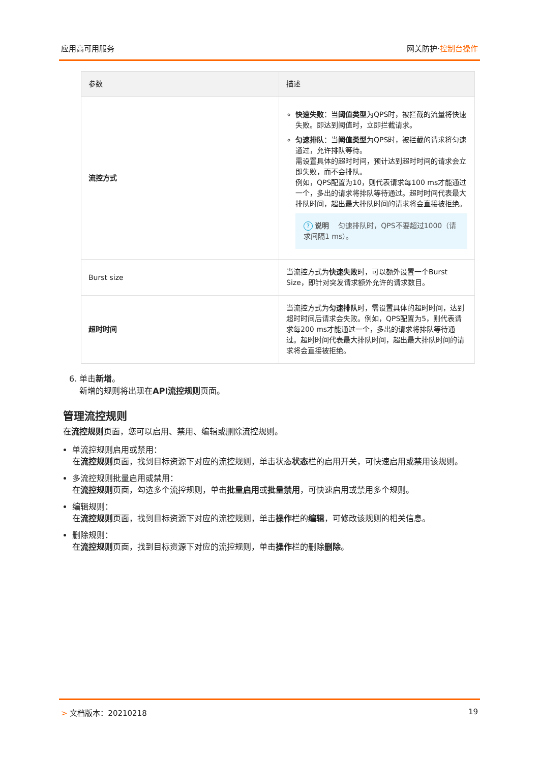应用高可用服务 网关防护·控制台操作
| 参数 | 描述 |
| --- | --- |
| 流控方式 | 快速失败 ：当 阈值类型 为QPS时，被拦截的流量将快速失败。即达到阈值时，立即拦截请求。 匀速排队 ：当 阈值类型 为QPS时，被拦截的请求将匀速通过，允许排队等待。 需设置具体的超时时间，预计达到超时时间的请求会立即失败，而不会排队。 例如，QPS配置为10，则代表请求每100 ms才能通过一个，多出的请求将排队等待通过。超时时间代表最大排队时间，超出最大排队时间的请求将会直接被拒绝。 ? 说明 匀速排队时，QPS不要超过1000（请求间隔1 ms）。 |
| Burst size | 当流控方式为 快速失败 时，可以额外设置一个Burst Size，即针对突发请求额外允许的请求数目。 |
| 超时时间 | 当流控方式为 匀速排队 时，需设置具体的超时时间，达到超时时间后请求会失败。例如，QPS配置为5，则代表请求每200 ms才能通过一个，多出的请求将排队等待通过。超时时间代表最大排队时间，超出最大排队时间的请求将会直接被拒绝。 |
6. 单击新增。
新增的规则将出现在API流控规则页面。
管理流控规则
在流控规则页面，您可以启用、禁用、编辑或删除流控规则。
单流控规则启用或禁用：
在流控规则页面，找到目标资源下对应的流控规则，单击状态状态栏的启用开关，可快速启用或禁用该规则。
多流控规则批量启用或禁用：
在流控规则页面，勾选多个流控规则，单击批量启用或批量禁用，可快速启用或禁用多个规则。
编辑规则：
在流控规则页面，找到目标资源下对应的流控规则，单击操作栏的编辑，可修改该规则的相关信息。
删除规则：
在流控规则页面，找到目标资源下对应的流控规则，单击操作栏的删除删除。
> 文档版本：20210218 19